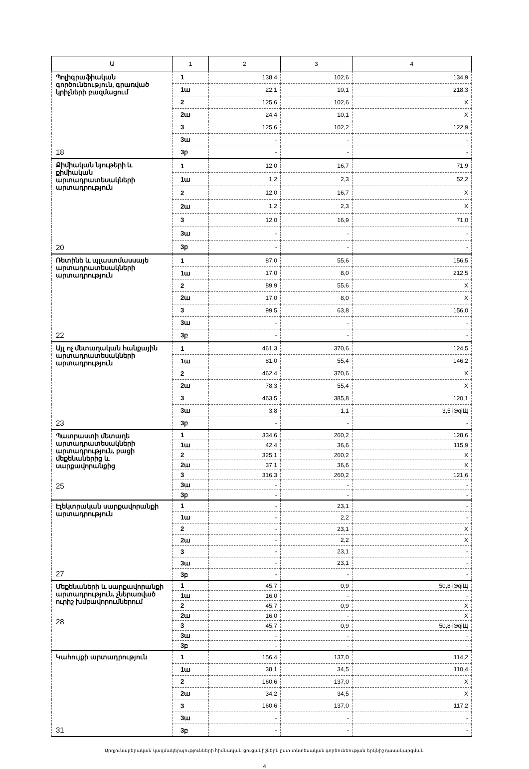| Ա | 1 | 2 | 3 | 4 |
| --- | --- | --- | --- | --- |
| Պոլիգրաֆիական գործունեություն, գրառված կրիչների բազմացում 18 | 1 | 138,4 | 102,6 | 134,9 |
| | 1ա | 22,1 | 10,1 | 218,3 |
| | 2 | 125,6 | 102,6 | X |
| | 2ա | 24,4 | 10,1 | X |
| | 3 | 125,6 | 102,2 | 122,9 |
| | 3ա | - | - | - |
| | 3բ | - | - | - |
| Քիմիական նյութերի և քիմիական արտադրատեսակների արտադրություն 20 | 1 | 12,0 | 16,7 | 71,9 |
| | 1ա | 1,2 | 2,3 | 52,2 |
| | 2 | 12,0 | 16,7 | X |
| | 2ա | 1,2 | 2,3 | X |
| | 3 | 12,0 | 16,9 | 71,0 |
| | 3ա | - | - | - |
| | 3բ | - | - | - |
| Ռետինե և պլաստմասսայե արտադրատեսակների արտադրություն 22 | 1 | 87,0 | 55,6 | 156,5 |
| | 1ա | 17,0 | 8,0 | 212,5 |
| | 2 | 89,9 | 55,6 | X |
| | 2ա | 17,0 | 8,0 | X |
| | 3 | 99,5 | 63,8 | 156,0 |
| | 3ա | - | - | - |
| | 3բ | - | - | - |
| Այլ ոչ մետաղական հանքային արտադրատեսակների արտադրություն 23 | 1 | 461,3 | 370,6 | 124,5 |
| | 1ա | 81,0 | 55,4 | 146,2 |
| | 2 | 462,4 | 370,6 | X |
| | 2ա | 78,3 | 55,4 | X |
| | 3 | 463,5 | 385,8 | 120,1 |
| | 3ա | 3,8 | 1,1 | 3,5 iЭqiЩ |
| | 3բ | - | - | - |
| Պատրաստի մետաղե արտադրատեսակների արտադրություն, բացի մեքենաներից և սարքավորանքից 25 | 1 | 334,6 | 260,2 | 128,6 |
| | 1ա | 42,4 | 36,6 | 115,9 |
| | 2 | 325,1 | 260,2 | X |
| | 2ա | 37,1 | 36,6 | X |
| | 3 | 316,3 | 260,2 | 121,6 |
| | 3ա | - | - | - |
| | 3բ | - | - | - |
| Էլեկտրական սարքավորանքի արտադրություն 27 | 1 | - | 23,1 | - |
| | 1ա | - | 2,2 | - |
| | 2 | - | 23,1 | X |
| | 2ա | - | 2,2 | X |
| | 3 | - | 23,1 | - |
| | 3ա | - | 23,1 | - |
| | 3բ | - | - | - |
| Մեքենաների և սարքավորանքի արտադրություն, չներառված ուրիշ խմբավորումներում 28 | 1 | 45,7 | 0,9 | 50,8 iЭqiЩ |
| | 1ա | 16,0 | - | - |
| | 2 | 45,7 | 0,9 | X |
| | 2ա | 16,0 | - | X |
| | 3 | 45,7 | 0,9 | 50,8 iЭqiЩ |
| | 3ա | - | - | - |
| | 3բ | - | - | - |
| Կահույքի արտադրություն 31 | 1 | 156,4 | 137,0 | 114,2 |
| | 1ա | 38,1 | 34,5 | 110,4 |
| | 2 | 160,6 | 137,0 | X |
| | 2ա | 34,2 | 34,5 | X |
| | 3 | 160,6 | 137,0 | 117,2 |
| | 3ա | - | - | - |
| | 3բ | - | - | - |
Արդյունաբերական կազմակերպությունների հիմնական ցուցանիշներն ըստ տնտեսական գործունեության երկնիշ դասակարգման
4